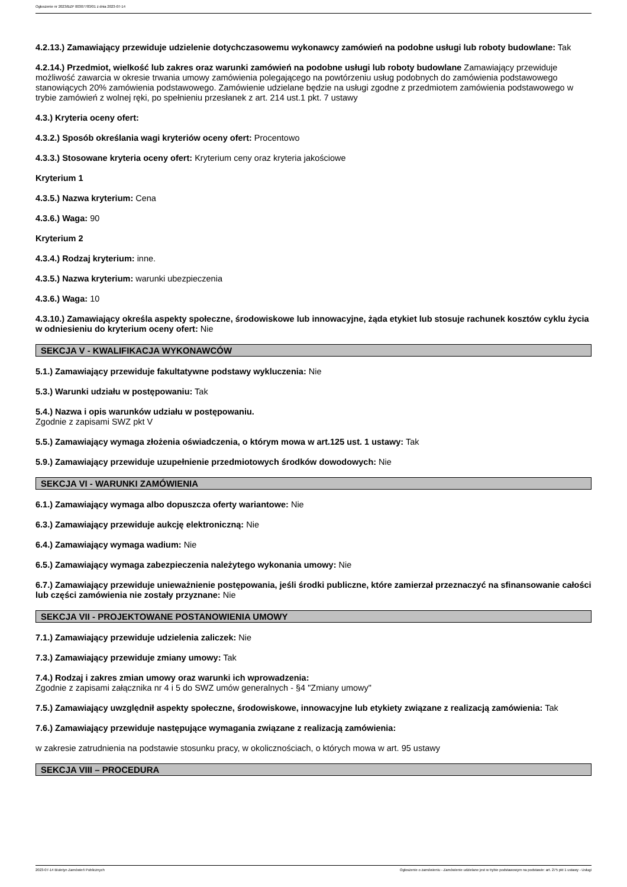Ogłoszenie nr 2023/BZP 00307783/01 z dnia 2023-07-14
4.2.13.) Zamawiający przewiduje udzielenie dotychczasowemu wykonawcy zamówień na podobne usługi lub roboty budowlane: Tak
4.2.14.) Przedmiot, wielkość lub zakres oraz warunki zamówień na podobne usługi lub roboty budowlane Zamawiający przewiduje możliwość zawarcia w okresie trwania umowy zamówienia polegającego na powtórzeniu usług podobnych do zamówienia podstawowego stanowiących 20% zamówienia podstawowego. Zamówienie udzielane będzie na usługi zgodne z przedmiotem zamówienia podstawowego w trybie zamówień z wolnej ręki, po spełnieniu przesłanek z art. 214 ust.1 pkt. 7 ustawy
4.3.) Kryteria oceny ofert:
4.3.2.) Sposób określania wagi kryteriów oceny ofert: Procentowo
4.3.3.) Stosowane kryteria oceny ofert: Kryterium ceny oraz kryteria jakościowe
Kryterium 1
4.3.5.) Nazwa kryterium: Cena
4.3.6.) Waga: 90
Kryterium 2
4.3.4.) Rodzaj kryterium: inne.
4.3.5.) Nazwa kryterium: warunki ubezpieczenia
4.3.6.) Waga: 10
4.3.10.) Zamawiający określa aspekty społeczne, środowiskowe lub innowacyjne, żąda etykiet lub stosuje rachunek kosztów cyklu życia w odniesieniu do kryterium oceny ofert: Nie
SEKCJA V - KWALIFIKACJA WYKONAWCÓW
5.1.) Zamawiający przewiduje fakultatywne podstawy wykluczenia: Nie
5.3.) Warunki udziału w postępowaniu: Tak
5.4.) Nazwa i opis warunków udziału w postępowaniu.
Zgodnie z zapisami SWZ pkt V
5.5.) Zamawiający wymaga złożenia oświadczenia, o którym mowa w art.125 ust. 1 ustawy: Tak
5.9.) Zamawiający przewiduje uzupełnienie przedmiotowych środków dowodowych: Nie
SEKCJA VI - WARUNKI ZAMÓWIENIA
6.1.) Zamawiający wymaga albo dopuszcza oferty wariantowe: Nie
6.3.) Zamawiający przewiduje aukcję elektroniczną: Nie
6.4.) Zamawiający wymaga wadium: Nie
6.5.) Zamawiający wymaga zabezpieczenia należytego wykonania umowy: Nie
6.7.) Zamawiający przewiduje unieważnienie postępowania, jeśli środki publiczne, które zamierzał przeznaczyć na sfinansowanie całości lub części zamówienia nie zostały przyznane: Nie
SEKCJA VII - PROJEKTOWANE POSTANOWIENIA UMOWY
7.1.) Zamawiający przewiduje udzielenia zaliczek: Nie
7.3.) Zamawiający przewiduje zmiany umowy: Tak
7.4.) Rodzaj i zakres zmian umowy oraz warunki ich wprowadzenia:
Zgodnie z zapisami załącznika nr 4 i 5 do SWZ umów generalnych - §4 "Zmiany umowy"
7.5.) Zamawiający uwzględnił aspekty społeczne, środowiskowe, innowacyjne lub etykiety związane z realizacją zamówienia: Tak
7.6.) Zamawiający przewiduje następujące wymagania związane z realizacją zamówienia:
w zakresie zatrudnienia na podstawie stosunku pracy, w okolicznościach, o których mowa w art. 95 ustawy
SEKCJA VIII – PROCEDURA
2023-07-14 Biuletyn Zamówień Publicznych Ogłoszenie o zamówieniu - Zamówienie udzielane jest w trybie podstawowym na podstawie: art. 275 pkt 1 ustawy - Usługi